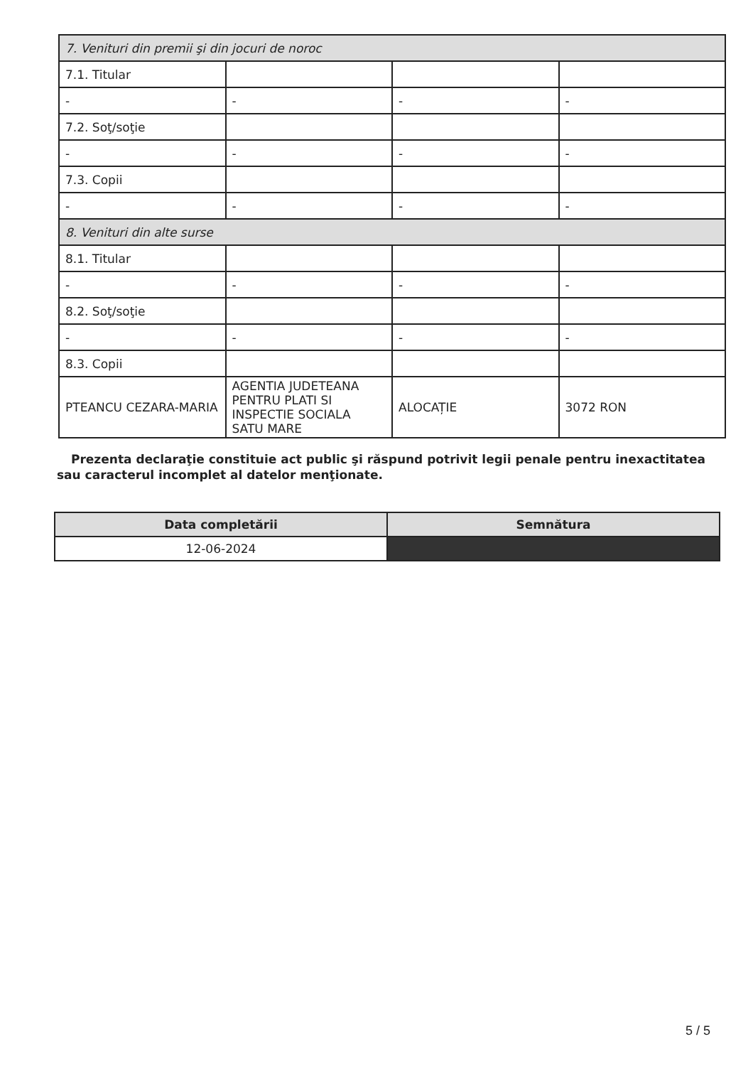| 7. Venituri din premii şi din jocuri de noroc | | | |
| 7.1. Titular | | | |
| - | - | - | - |
| 7.2. Soţ/soţie | | | |
| - | - | - | - |
| 7.3. Copii | | | |
| - | - | - | - |
| 8. Venituri din alte surse | | | |
| 8.1. Titular | | | |
| - | - | - | - |
| 8.2. Soţ/soţie | | | |
| - | - | - | - |
| 8.3. Copii | | | |
| PTEANCU CEZARA-MARIA | AGENTIA JUDETEANA PENTRU PLATI SI INSPECTIE SOCIALA SATU MARE | ALOCAȚIE | 3072 RON |
Prezenta declaraţie constituie act public şi răspund potrivit legii penale pentru inexactitatea sau caracterul incomplet al datelor menţionate.
| Data completării | Semnătura |
| --- | --- |
| 12-06-2024 | |
5 / 5